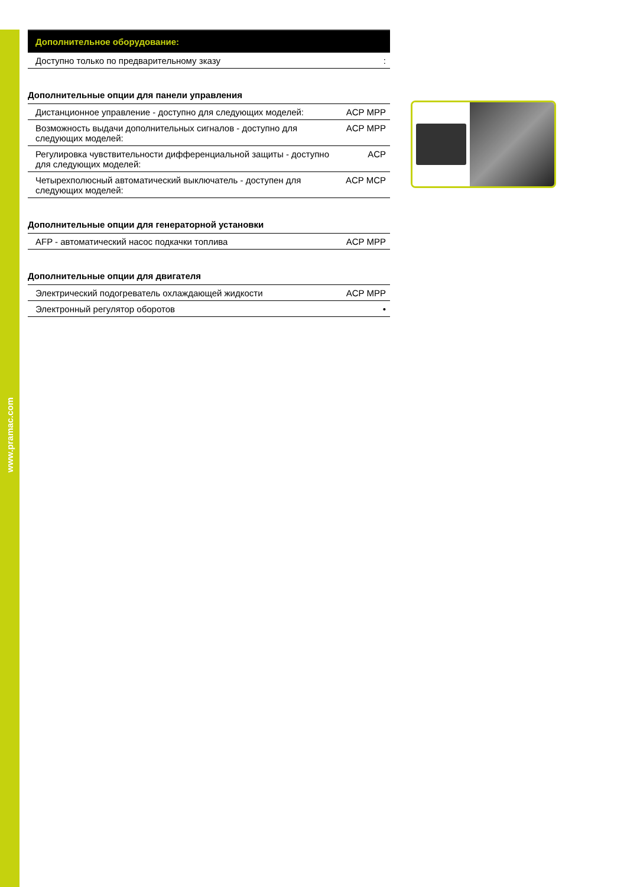www.pramac.com
Дополнительное оборудование:
| Доступно только по предварительному зказу | : |
Дополнительные опции для панели управления
| Дистанционное управление - доступно для следующих моделей: | ACP MPP |
| Возможность выдачи дополнительных сигналов - доступно для следующих моделей: | ACP MPP |
| Регулировка чувствительности дифференциальной защиты - доступно для следующих моделей: | ACP |
| Четырехполюсный автоматический выключатель - доступен для следующих моделей: | ACP MCP |
Дополнительные опции для генераторной установки
| AFP - автоматический насос подкачки топлива | ACP MPP |
Дополнительные опции для двигателя
| Электрический подогреватель охлаждающей жидкости | ACP MPP |
| Электронный регулятор оборотов | • |